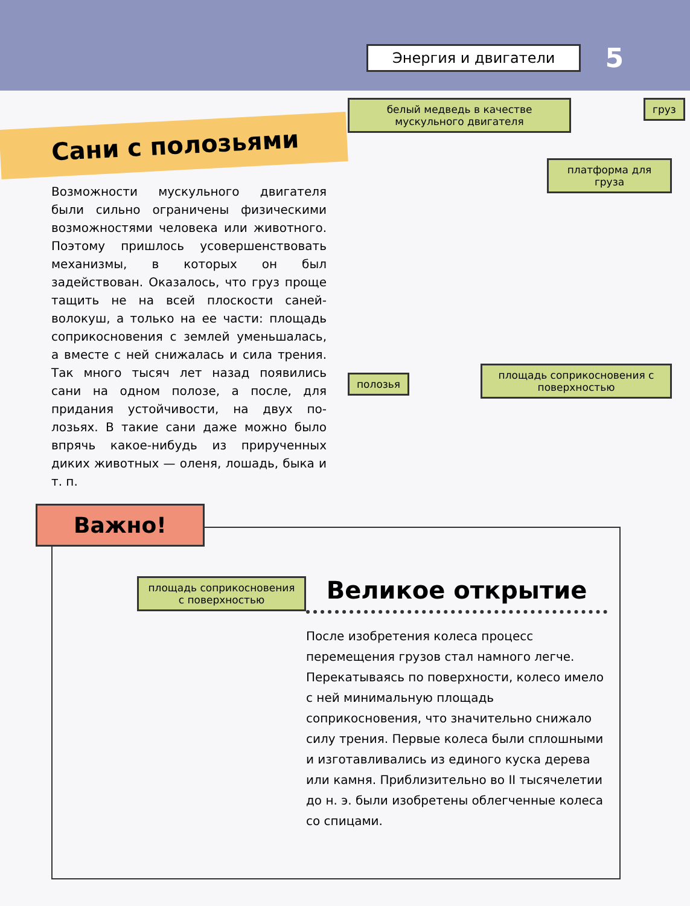Энергия и двигатели 5
Сани с полозьями
Возможности мускульного двигателя были сильно ограничены физическими возмож­ностями человека или животного. Поэтому пришлось усовершенствовать механизмы, в которых он был задействован. Оказа­лось, что груз проще тащить не на всей плоскости саней-волокуш, а только на ее части: площадь соприкосновения с землей уменьшалась, а вместе с ней снижалась и сила трения. Так много тысяч лет назад появились сани на одном полозе, а после, для придания устойчивости, на двух по­лозьях. В такие сани даже можно было впрячь какое-нибудь из прирученных диких животных — оленя, лошадь, быка и т. п.
белый медведь в качестве мускульного двигателя
груз
платформа для груза
полозья
площадь соприкосновения с поверхностью
Важно!
площадь соприкосновения с поверхностью
Великое открытие
После изобретения колеса процесс перемещения грузов стал намного легче. Перекатываясь по поверхности, колесо имело с ней минимальную площадь соприкосновения, что значительно снижало силу трения. Первые колеса были сплошными и изготавливались из единого куска дерева или камня. Приблизительно во II тысячелетии до н. э. были изобретены облегченные колеса со спицами.